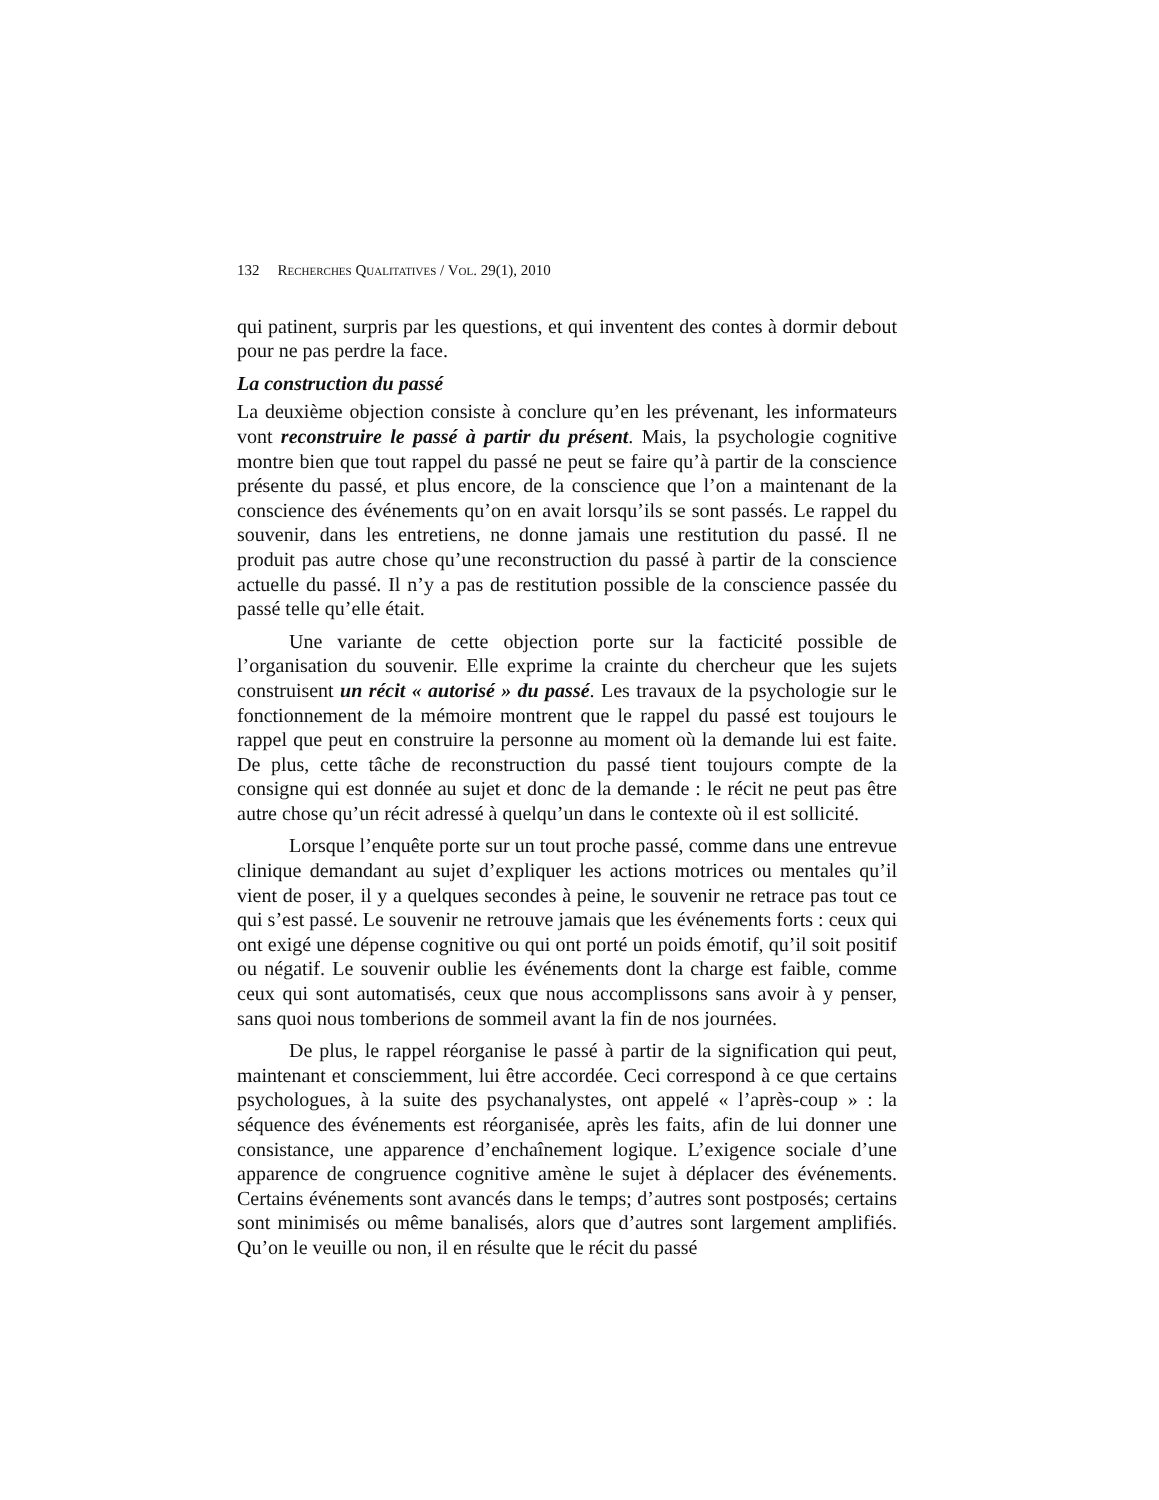132 RECHERCHES QUALITATIVES / VOL. 29(1), 2010
qui patinent, surpris par les questions, et qui inventent des contes à dormir debout pour ne pas perdre la face.
La construction du passé
La deuxième objection consiste à conclure qu’en les prévenant, les informateurs vont reconstruire le passé à partir du présent. Mais, la psychologie cognitive montre bien que tout rappel du passé ne peut se faire qu’à partir de la conscience présente du passé, et plus encore, de la conscience que l’on a maintenant de la conscience des événements qu’on en avait lorsqu’ils se sont passés. Le rappel du souvenir, dans les entretiens, ne donne jamais une restitution du passé. Il ne produit pas autre chose qu’une reconstruction du passé à partir de la conscience actuelle du passé. Il n’y a pas de restitution possible de la conscience passée du passé telle qu’elle était.
Une variante de cette objection porte sur la facticité possible de l’organisation du souvenir. Elle exprime la crainte du chercheur que les sujets construisent un récit « autorisé » du passé. Les travaux de la psychologie sur le fonctionnement de la mémoire montrent que le rappel du passé est toujours le rappel que peut en construire la personne au moment où la demande lui est faite. De plus, cette tâche de reconstruction du passé tient toujours compte de la consigne qui est donnée au sujet et donc de la demande : le récit ne peut pas être autre chose qu’un récit adressé à quelqu’un dans le contexte où il est sollicité.
Lorsque l’enquête porte sur un tout proche passé, comme dans une entrevue clinique demandant au sujet d’expliquer les actions motrices ou mentales qu’il vient de poser, il y a quelques secondes à peine, le souvenir ne retrace pas tout ce qui s’est passé. Le souvenir ne retrouve jamais que les événements forts : ceux qui ont exigé une dépense cognitive ou qui ont porté un poids émotif, qu’il soit positif ou négatif. Le souvenir oublie les événements dont la charge est faible, comme ceux qui sont automatisés, ceux que nous accomplissons sans avoir à y penser, sans quoi nous tomberions de sommeil avant la fin de nos journées.
De plus, le rappel réorganise le passé à partir de la signification qui peut, maintenant et consciemment, lui être accordée. Ceci correspond à ce que certains psychologues, à la suite des psychanalystes, ont appelé « l’après-coup » : la séquence des événements est réorganisée, après les faits, afin de lui donner une consistance, une apparence d’enchaînement logique. L’exigence sociale d’une apparence de congruence cognitive amène le sujet à déplacer des événements. Certains événements sont avancés dans le temps; d’autres sont postposés; certains sont minimisés ou même banalisés, alors que d’autres sont largement amplifiés. Qu’on le veuille ou non, il en résulte que le récit du passé